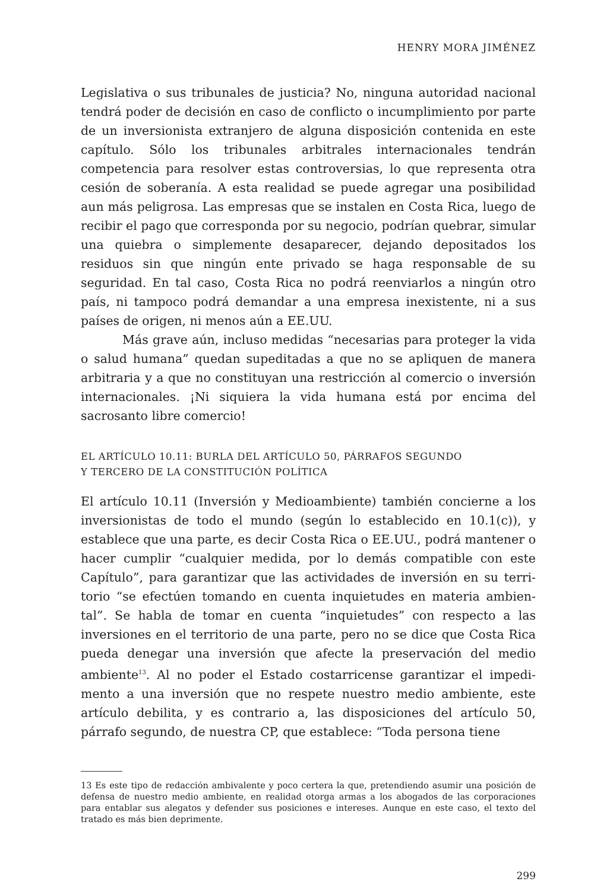HENRY MORA JIMÉNEZ
Legislativa o sus tribunales de justicia? No, ninguna autoridad nacio­nal tendrá poder de decisión en caso de conflicto o incumplimiento por parte de un inversionista extranjero de alguna disposición conte­nida en este capítulo. Sólo los tribunales arbitrales internacionales tendrán competencia para resolver estas controversias, lo que repre­senta otra cesión de soberanía. A esta realidad se puede agregar una posibilidad aun más peligrosa. Las empresas que se instalen en Costa Rica, luego de recibir el pago que corresponda por su negocio, podrían quebrar, simular una quiebra o simplemente desaparecer, dejando depositados los residuos sin que ningún ente privado se haga respon­sable de su seguridad. En tal caso, Costa Rica no podrá reenviarlos a ningún otro país, ni tampoco podrá demandar a una empresa inexis­tente, ni a sus países de origen, ni menos aún a EE.UU.
Más grave aún, incluso medidas “necesarias para proteger la vida o salud humana” quedan supeditadas a que no se apliquen de manera arbitraria y a que no constituyan una restricción al comercio o inversión internacionales. ¡Ni siquiera la vida humana está por enci­ma del sacrosanto libre comercio!
EL ARTÍCULO 10.11: BURLA DEL ARTÍCULO 50, PÁRRAFOS SEGUNDO
Y TERCERO DE LA CONSTITUCIÓN POLÍTICA
El artículo 10.11 (Inversión y Medioambiente) también concierne a los inversionistas de todo el mundo (según lo establecido en 10.1(c)), y establece que una parte, es decir Costa Rica o EE.UU., podrá mantener o hacer cumplir “cualquier medida, por lo demás compatible con este Capítulo”, para garantizar que las actividades de inversión en su terri­torio “se efectúen tomando en cuenta inquietudes en materia ambien­tal”. Se habla de tomar en cuenta “inquietudes” con respecto a las inversiones en el territorio de una parte, pero no se dice que Costa Rica pueda denegar una inversión que afecte la preservación del medio ambiente<sup>13</sup>. Al no poder el Estado costarricense garantizar el impedi­mento a una inversión que no respete nuestro medio ambiente, este artículo debilita, y es contrario a, las disposiciones del artículo 50, párrafo segundo, de nuestra CP, que establece: “Toda persona tiene
13 Es este tipo de redacción ambivalente y poco certera la que, pretendiendo asumir una posición de defensa de nuestro medio ambiente, en realidad otorga armas a los abo­gados de las corporaciones para entablar sus alegatos y defender sus posiciones e intere­ses. Aunque en este caso, el texto del tratado es más bien deprimente.
299